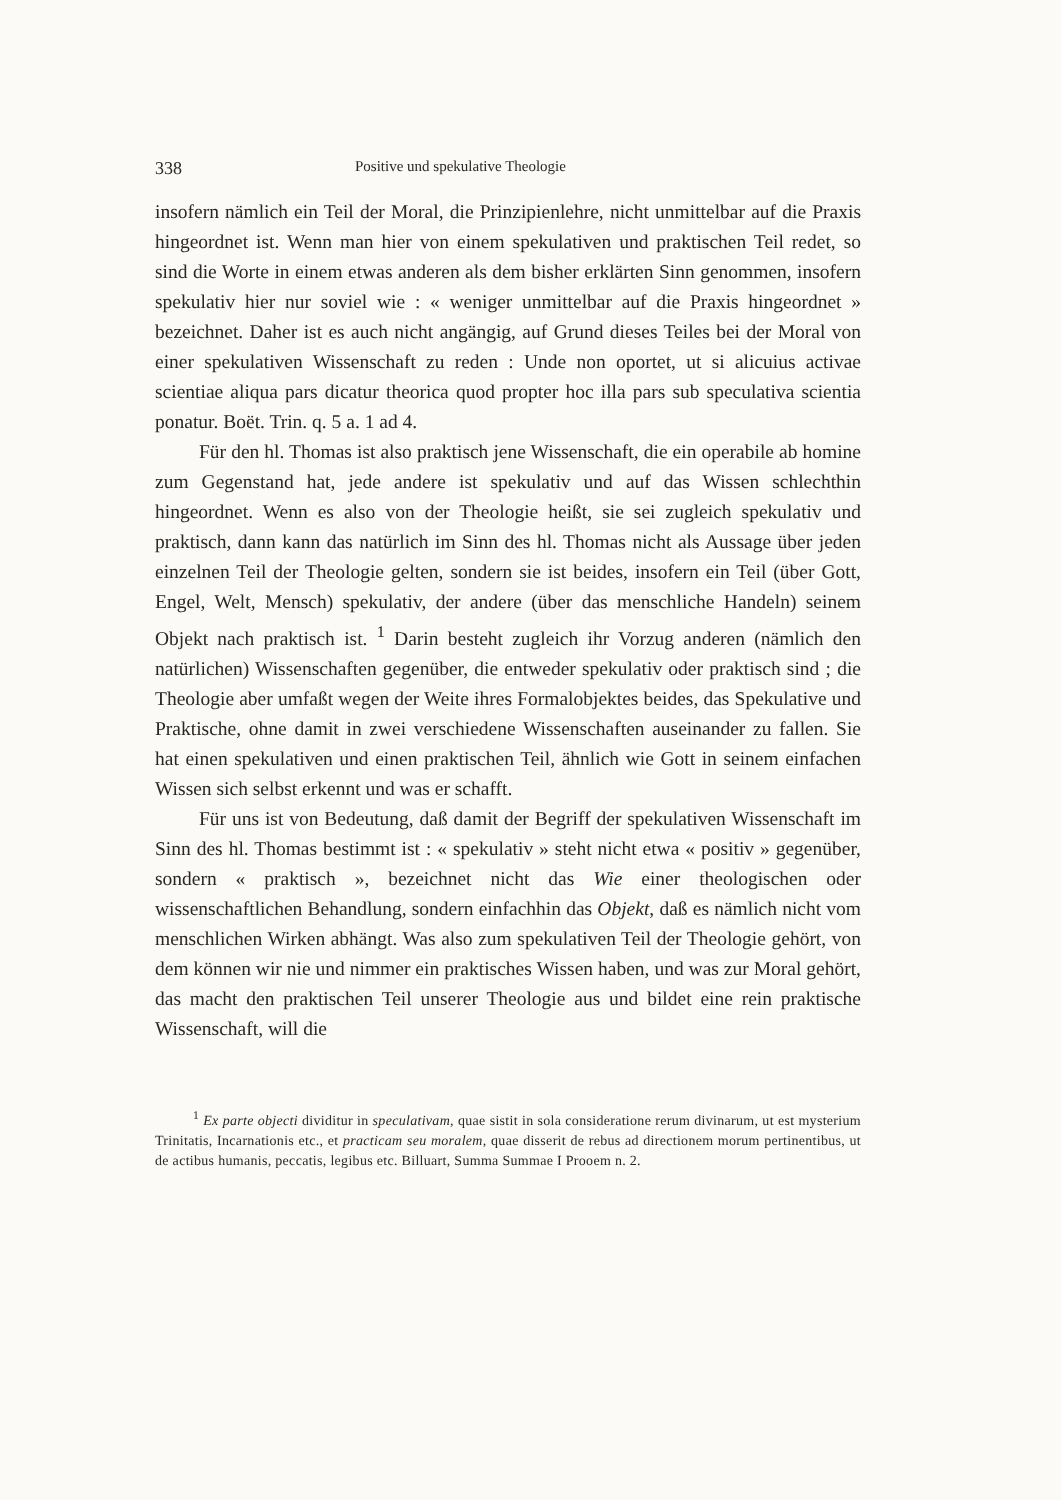338 Positive und spekulative Theologie
insofern nämlich ein Teil der Moral, die Prinzipienlehre, nicht unmittelbar auf die Praxis hingeordnet ist. Wenn man hier von einem spekulativen und praktischen Teil redet, so sind die Worte in einem etwas anderen als dem bisher erklärten Sinn genommen, insofern spekulativ hier nur soviel wie : « weniger unmittelbar auf die Praxis hingeordnet » bezeichnet. Daher ist es auch nicht angängig, auf Grund dieses Teiles bei der Moral von einer spekulativen Wissenschaft zu reden : Unde non oportet, ut si alicuius activae scientiae aliqua pars dicatur theorica quod propter hoc illa pars sub speculativa scientia ponatur. Boët. Trin. q. 5 a. 1 ad 4.
Für den hl. Thomas ist also praktisch jene Wissenschaft, die ein operabile ab homine zum Gegenstand hat, jede andere ist spekulativ und auf das Wissen schlechthin hingeordnet. Wenn es also von der Theologie heißt, sie sei zugleich spekulativ und praktisch, dann kann das natürlich im Sinn des hl. Thomas nicht als Aussage über jeden einzelnen Teil der Theologie gelten, sondern sie ist beides, insofern ein Teil (über Gott, Engel, Welt, Mensch) spekulativ, der andere (über das menschliche Handeln) seinem Objekt nach praktisch ist. <sup>1</sup> Darin besteht zugleich ihr Vorzug anderen (nämlich den natürlichen) Wissenschaften gegenüber, die entweder spekulativ oder praktisch sind ; die Theologie aber umfaßt wegen der Weite ihres Formalobjektes beides, das Spekulative und Praktische, ohne damit in zwei verschiedene Wissenschaften auseinander zu fallen. Sie hat einen spekulativen und einen praktischen Teil, ähnlich wie Gott in seinem einfachen Wissen sich selbst erkennt und was er schafft.
Für uns ist von Bedeutung, daß damit der Begriff der spekulativen Wissenschaft im Sinn des hl. Thomas bestimmt ist : « spekulativ » steht nicht etwa « positiv » gegenüber, sondern « praktisch », bezeichnet nicht das Wie einer theologischen oder wissenschaftlichen Behandlung, sondern einfachhin das Objekt, daß es nämlich nicht vom menschlichen Wirken abhängt. Was also zum spekulativen Teil der Theologie gehört, von dem können wir nie und nimmer ein praktisches Wissen haben, und was zur Moral gehört, das macht den praktischen Teil unserer Theologie aus und bildet eine rein praktische Wissenschaft, will die
<sup>1</sup> Ex parte objecti dividitur in speculativam, quae sistit in sola consideratione rerum divinarum, ut est mysterium Trinitatis, Incarnationis etc., et practicam seu moralem, quae disserit de rebus ad directionem morum pertinentibus, ut de actibus humanis, peccatis, legibus etc. Billuart, Summa Summae I Prooem n. 2.